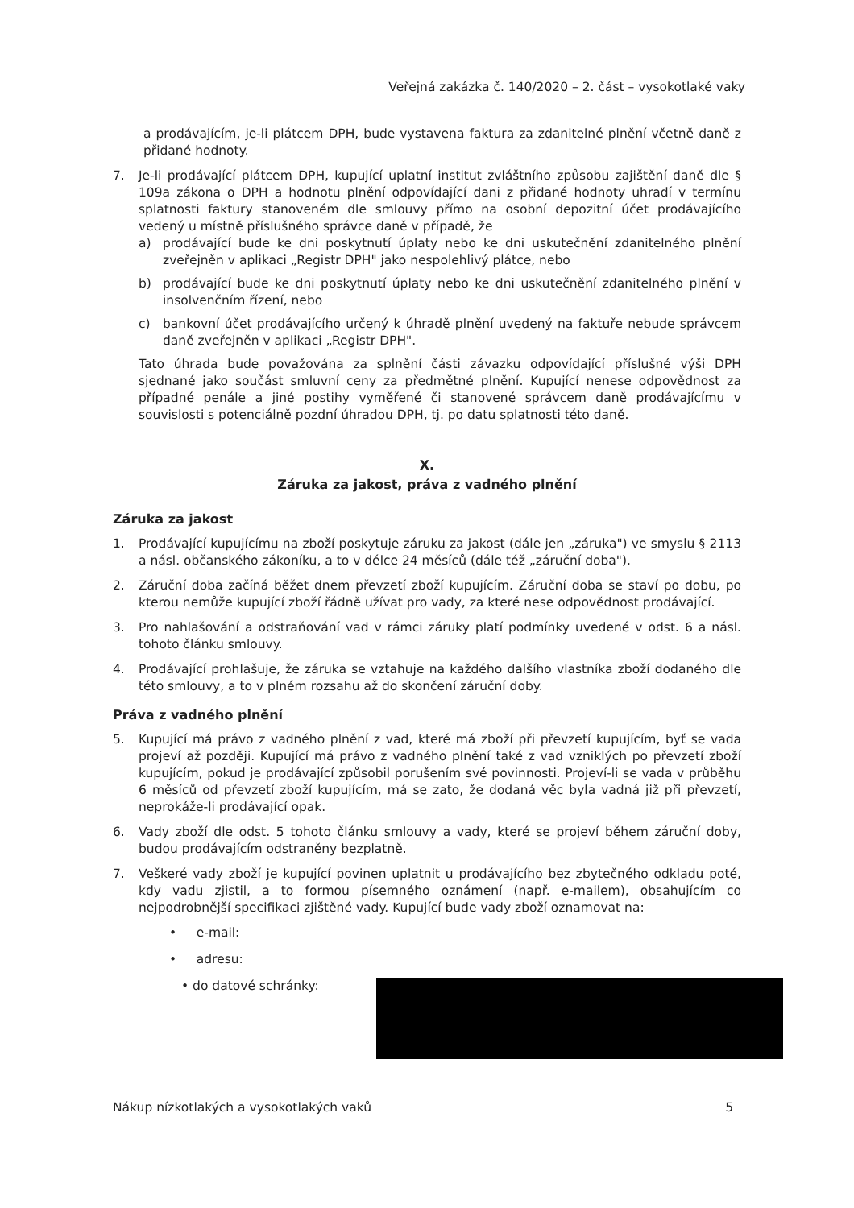Veřejná zakázka č. 140/2020 – 2. část – vysokotlaké vaky
a prodávajícím, je-li plátcem DPH, bude vystavena faktura za zdanitelné plnění včetně daně z přidané hodnoty.
7. Je-li prodávající plátcem DPH, kupující uplatní institut zvláštního způsobu zajištění daně dle § 109a zákona o DPH a hodnotu plnění odpovídající dani z přidané hodnoty uhradí v termínu splatnosti faktury stanoveném dle smlouvy přímo na osobní depozitní účet prodávajícího vedený u místně příslušného správce daně v případě, že
a) prodávající bude ke dni poskytnutí úplaty nebo ke dni uskutečnění zdanitelného plnění zveřejněn v aplikaci „Registr DPH" jako nespolehlivý plátce, nebo
b) prodávající bude ke dni poskytnutí úplaty nebo ke dni uskutečnění zdanitelného plnění v insolvenčním řízení, nebo
c) bankovní účet prodávajícího určený k úhradě plnění uvedený na faktuře nebude správcem daně zveřejněn v aplikaci „Registr DPH".
Tato úhrada bude považována za splnění části závazku odpovídající příslušné výši DPH sjednané jako součást smluvní ceny za předmětné plnění. Kupující nenese odpovědnost za případné penále a jiné postihy vyměřené či stanovené správcem daně prodávajícímu v souvislosti s potenciálně pozdní úhradou DPH, tj. po datu splatnosti této daně.
X.
Záruka za jakost, práva z vadného plnění
Záruka za jakost
1. Prodávající kupujícímu na zboží poskytuje záruku za jakost (dále jen „záruka") ve smyslu § 2113 a násl. občanského zákoníku, a to v délce 24 měsíců (dále též „záruční doba").
2. Záruční doba začíná běžet dnem převzetí zboží kupujícím. Záruční doba se staví po dobu, po kterou nemůže kupující zboží řádně užívat pro vady, za které nese odpovědnost prodávající.
3. Pro nahlašování a odstraňování vad v rámci záruky platí podmínky uvedené v odst. 6 a násl. tohoto článku smlouvy.
4. Prodávající prohlašuje, že záruka se vztahuje na každého dalšího vlastníka zboží dodaného dle této smlouvy, a to v plném rozsahu až do skončení záruční doby.
Práva z vadného plnění
5. Kupující má právo z vadného plnění z vad, které má zboží při převzetí kupujícím, byť se vada projeví až později. Kupující má právo z vadného plnění také z vad vzniklých po převzetí zboží kupujícím, pokud je prodávající způsobil porušením své povinnosti. Projeví-li se vada v průběhu 6 měsíců od převzetí zboží kupujícím, má se zato, že dodaná věc byla vadná již při převzetí, neprokáže-li prodávající opak.
6. Vady zboží dle odst. 5 tohoto článku smlouvy a vady, které se projeví během záruční doby, budou prodávajícím odstraněny bezplatně.
7. Veškeré vady zboží je kupující povinen uplatnit u prodávajícího bez zbytečného odkladu poté, kdy vadu zjistil, a to formou písemného oznámení (např. e-mailem), obsahujícím co nejpodrobnější specifikaci zjištěné vady. Kupující bude vady zboží oznamovat na:
• e-mail:
• adresu:
• do datové schránky:
Nákup nízkotlakých a vysokotlakých vaků 5